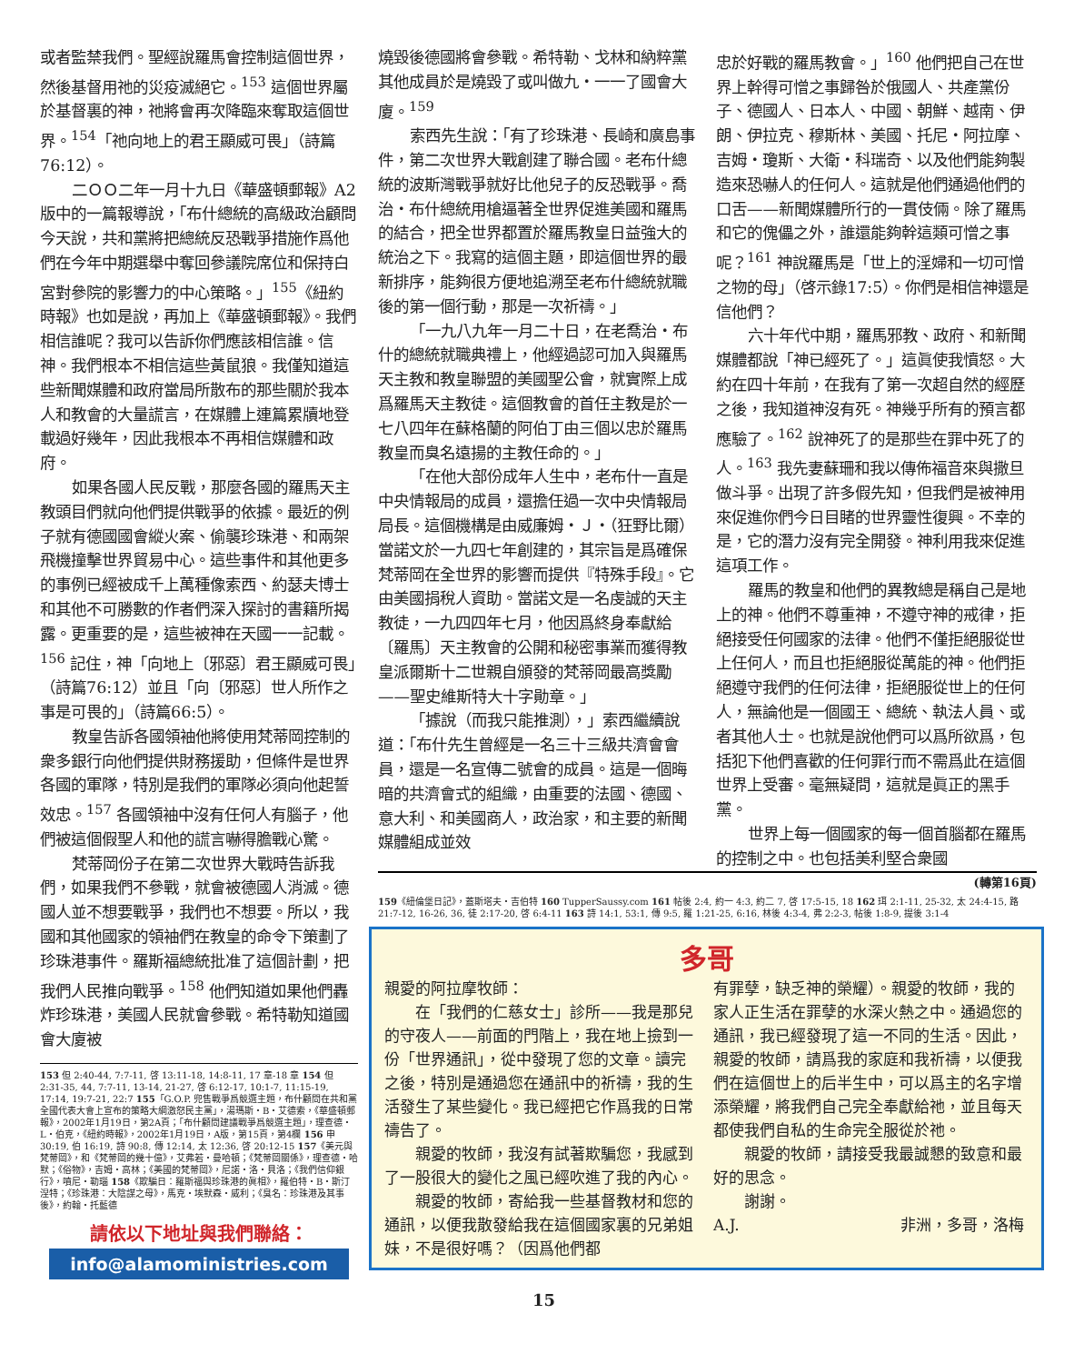或者監禁我們。聖經說羅馬會控制這個世界，然後基督用祂的災疫滅絕它。<sup>153</sup> 這個世界屬於基督裏的神，祂將會再次降臨來奪取這個世界。<sup>154</sup>「祂向地上的君王顯威可畏」（詩篇76:12）。
二ＯＯ二年一月十九日《華盛頓郵報》A2版中的一篇報導說，「布什總統的高級政治顧問今天說，共和黨將把總統反恐戰爭措施作爲他們在今年中期選舉中奪回參議院席位和保持白宮對參院的影響力的中心策略。」<sup>155</sup>《紐約時報》也如是說，再加上《華盛頓郵報》。我們相信誰呢？我可以告訴你們應該相信誰。信神。我們根本不相信這些黃鼠狼。我僅知道這些新聞媒體和政府當局所散布的那些關於我本人和教會的大量謊言，在媒體上連篇累牘地登載過好幾年，因此我根本不再相信媒體和政府。
如果各國人民反戰，那麼各國的羅馬天主教頭目們就向他們提供戰爭的依據。最近的例子就有德國國會縱火案、偷襲珍珠港、和兩架飛機撞擊世界貿易中心。這些事件和其他更多的事例已經被成千上萬種像索西、約瑟夫博士和其他不可勝數的作者們深入探討的書籍所揭露。更重要的是，這些被神在天國一一記載。<sup>156</sup> 記住，神「向地上〔邪惡〕君王顯威可畏」（詩篇76:12）並且「向〔邪惡〕世人所作之事是可畏的」（詩篇66:5）。
教皇告訴各國領袖他將使用梵蒂岡控制的衆多銀行向他們提供財務援助，但條件是世界各國的軍隊，特別是我們的軍隊必須向他起誓效忠。<sup>157</sup> 各國領袖中沒有任何人有腦子，他們被這個假聖人和他的謊言嚇得膽戰心驚。
梵蒂岡份子在第二次世界大戰時告訴我們，如果我們不參戰，就會被德國人消滅。德國人並不想要戰爭，我們也不想要。所以，我國和其他國家的領袖們在教皇的命令下策劃了珍珠港事件。羅斯福總統批准了這個計劃，把我們人民推向戰爭。<sup>158</sup> 他們知道如果他們轟炸珍珠港，美國人民就會參戰。希特勒知道國會大廈被
153 但 2:40-44, 7:7-11, 啓 13:11-18, 14:8-11, 17 章-18 章 154 但 2:31-35, 44, 7:7-11, 13-14, 21-27, 啓 6:12-17, 10:1-7, 11:15-19, 17:14, 19:7-21, 22:7 155「G.O.P. 兜售戰爭爲競選主題，布什顧問在共和黨全國代表大會上宣布的策略大綱激怒民主黨」，湯瑪斯・B・艾德索，《華盛頓郵報》，2002年1月19日，第2A頁；「布什顧問建議戰爭爲競選主題」，理查德・L・伯克，《紐約時報》，2002年1月19日，A版，第15頁，第4欄 156 申 30:19, 伯 16:19, 詩 90:8, 傳 12:14, 太 12:36, 啓 20:12-15 157《美元與梵蒂岡》，和《梵蒂岡的幾十億》，艾弗若・曼哈頓；《梵蒂岡關係》，理查德・哈默；《俗物》，吉姆・高林；《美國的梵蒂岡》，尼諾・洛・貝洛；《我們信仰銀行》，噴尼・勒瑙 158《欺騙日：羅斯福與珍珠港的眞相》，羅伯特・B・斯汀涅特；《珍珠港：大陰謀之母》，馬克・埃默森・威利；《臭名：珍珠港及其事後》，約翰・托藍德
請依以下地址與我們聯絡：
info@alamoministries.com
燒毀後德國將會參戰。希特勒、戈林和納粹黨其他成員於是燒毀了或叫做九・一一了國會大廈。<sup>159</sup>
索西先生說：「有了珍珠港、長崎和廣島事件，第二次世界大戰創建了聯合國。老布什總統的波斯灣戰爭就好比他兒子的反恐戰爭。喬治・布什總統用槍逼著全世界促進美國和羅馬的結合，把全世界都置於羅馬教皇日益強大的統治之下。我寫的這個主題，即這個世界的最新排序，能夠很方便地追溯至老布什總統就職後的第一個行動，那是一次祈禱。」
「一九八九年一月二十日，在老喬治・布什的總統就職典禮上，他經過認可加入與羅馬天主教和教皇聯盟的美國聖公會，就實際上成爲羅馬天主教徒。這個教會的首任主教是於一七八四年在蘇格蘭的阿伯丁由三個以忠於羅馬教皇而臭名遠揚的主教任命的。」
「在他大部份成年人生中，老布什一直是中央情報局的成員，還擔任過一次中央情報局局長。這個機構是由威廉姆・Ｊ・（狂野比爾）當諾文於一九四七年創建的，其宗旨是爲確保梵蒂岡在全世界的影響而提供『特殊手段』。它由美國捐稅人資助。當諾文是一名虔誠的天主教徒，一九四四年七月，他因爲終身奉獻給〔羅馬〕天主教會的公開和秘密事業而獲得教皇派爾斯十二世親自頒發的梵蒂岡最高獎勵——聖史維斯特大十字勛章。」
「據說（而我只能推測），」索西繼續說道：「布什先生曾經是一名三十三級共濟會會員，還是一名宣傳二號會的成員。這是一個晦暗的共濟會式的組織，由重要的法國、德國、意大利、和美國商人，政治家，和主要的新聞媒體組成並效
忠於好戰的羅馬教會。」<sup>160</sup> 他們把自己在世界上幹得可憎之事歸咎於俄國人、共產黨份子、德國人、日本人、中國、朝鮮、越南、伊朗、伊拉克、穆斯林、美國、托尼・阿拉摩、吉姆・瓊斯、大衛・科瑞奇、以及他們能夠製造來恐嚇人的任何人。這就是他們通過他們的口舌——新聞媒體所行的一貫伎倆。除了羅馬和它的傀儡之外，誰還能夠幹這類可憎之事呢？<sup>161</sup> 神說羅馬是「世上的淫婦和一切可憎之物的母」（啓示錄17:5）。你們是相信神還是信他們？
六十年代中期，羅馬邪教、政府、和新聞媒體都說「神已經死了。」這眞使我憤怒。大約在四十年前，在我有了第一次超自然的經歷之後，我知道神沒有死。神幾乎所有的預言都應驗了。<sup>162</sup> 說神死了的是那些在罪中死了的人。<sup>163</sup> 我先妻蘇珊和我以傳佈福音來與撒旦做斗爭。出現了許多假先知，但我們是被神用來促進你們今日目睹的世界靈性復興。不幸的是，它的潛力沒有完全開發。神利用我來促進這項工作。
羅馬的教皇和他們的異教總是稱自己是地上的神。他們不尊重神，不遵守神的戒律，拒絕接受任何國家的法律。他們不僅拒絕服從世上任何人，而且也拒絕服從萬能的神。他們拒絕遵守我們的任何法律，拒絕服從世上的任何人，無論他是一個國王、總統、執法人員、或者其他人士。也就是說他們可以爲所欲爲，包括犯下他們喜歡的任何罪行而不需爲此在這個世界上受審。毫無疑問，這就是眞正的黑手黨。
世界上每一個國家的每一個首腦都在羅馬的控制之中。也包括美利堅合衆國
(轉第16頁)
159《紐倫堡日記》，蓋斯塔夫・吉伯特 160 TupperSaussy.com 161 帖後 2:4, 約一 4:3, 約二 7, 啓 17:5-15, 18 162 珥 2:1-11, 25-32, 太 24:4-15, 路 21:7-12, 16-26, 36, 徒 2:17-20, 啓 6:4-11 163 詩 14:1, 53:1, 傳 9:5, 羅 1:21-25, 6:16, 林後 4:3-4, 弗 2:2-3, 帖後 1:8-9, 提後 3:1-4
多哥
親愛的阿拉摩牧師：
在「我們的仁慈女士」診所——我是那兒的守夜人——前面的門階上，我在地上撿到一份「世界通訊」，從中發現了您的文章。讀完之後，特別是通過您在通訊中的祈禱，我的生活發生了某些變化。我已經把它作爲我的日常禱告了。
親愛的牧師，我沒有試著欺騙您，我感到了一股很大的變化之風已經吹進了我的內心。
親愛的牧師，寄給我一些基督教材和您的通訊，以便我散發給我在這個國家裏的兄弟姐妹，不是很好嗎？（因爲他們都
有罪孽，缺乏神的榮耀）。親愛的牧師，我的家人正生活在罪孽的水深火熱之中。通過您的通訊，我已經發現了這一不同的生活。因此，親愛的牧師，請爲我的家庭和我祈禱，以便我們在這個世上的后半生中，可以爲主的名字增添榮耀，將我們自己完全奉獻給祂，並且每天都使我們自私的生命完全服從於祂。
親愛的牧師，請接受我最誠懇的致意和最好的思念。
謝謝。
A.J. 非洲，多哥，洛梅
15